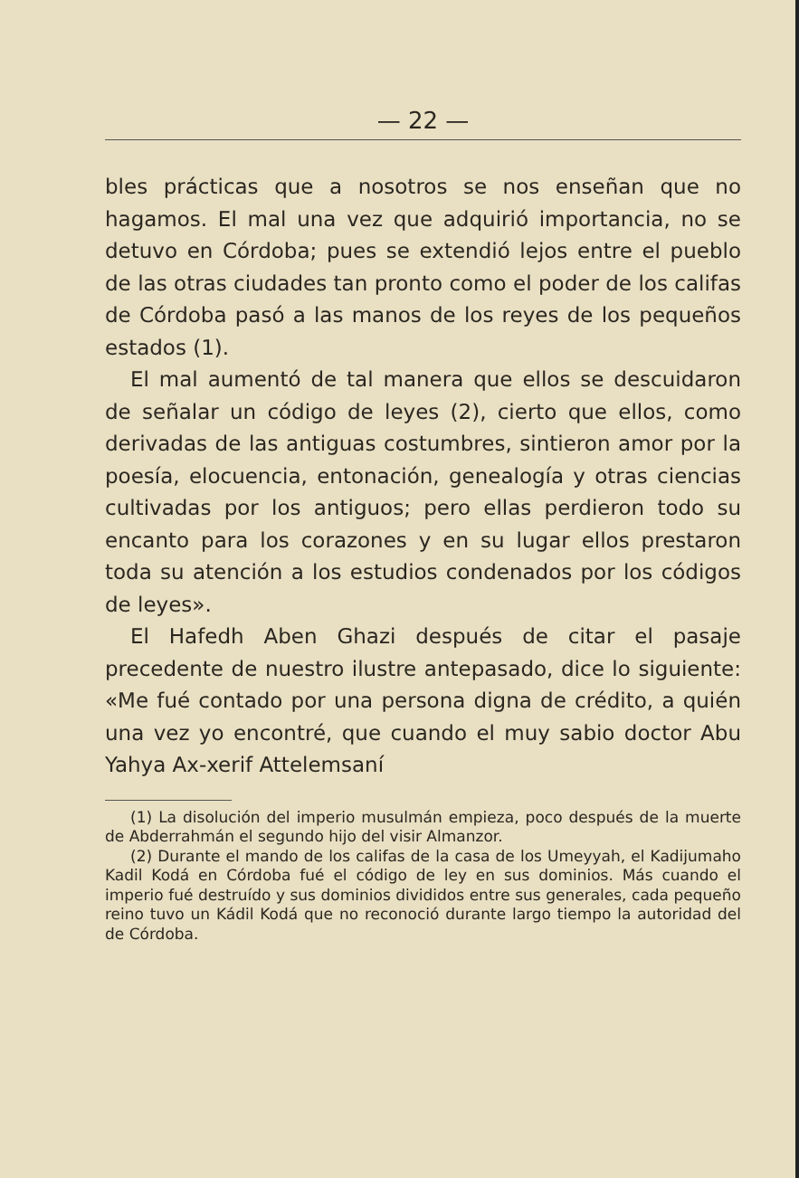— 22 —
bles prácticas que a nosotros se nos enseñan que no hagamos. El mal una vez que adquirió importancia, no se detuvo en Córdoba; pues se extendió lejos entre el pueblo de las otras ciudades tan pronto como el poder de los califas de Córdoba pasó a las manos de los reyes de los pequeños estados (1).
El mal aumentó de tal manera que ellos se descuidaron de señalar un código de leyes (2), cierto que ellos, como derivadas de las antiguas costumbres, sintieron amor por la poesía, elocuencia, entonación, genealogía y otras ciencias cultivadas por los antiguos; pero ellas perdieron todo su encanto para los corazones y en su lugar ellos prestaron toda su atención a los estudios condenados por los códigos de leyes».
El Hafedh Aben Ghazi después de citar el pasaje precedente de nuestro ilustre antepasado, dice lo siguiente: «Me fué contado por una persona digna de crédito, a quién una vez yo encontré, que cuando el muy sabio doctor Abu Yahya Ax-xerif Attelemsaní
(1) La disolución del imperio musulmán empieza, poco después de la muerte de Abderrahmán el segundo hijo del visir Almanzor.
(2) Durante el mando de los califas de la casa de los Umeyyah, el Kadijumaho Kadil Kodá en Córdoba fué el código de ley en sus dominios. Más cuando el imperio fué destruído y sus dominios divididos entre sus generales, cada pequeño reino tuvo un Kádil Kodá que no reconoció durante largo tiempo la autoridad del de Córdoba.